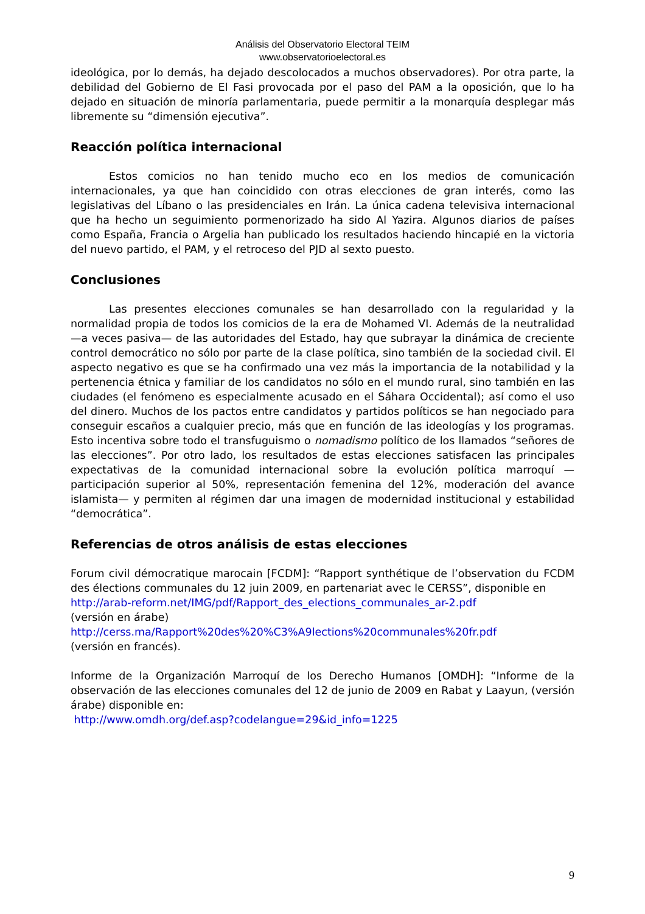Análisis del Observatorio Electoral TEIM
www.observatorioelectoral.es
ideológica, por lo demás, ha dejado descolocados a muchos observadores). Por otra parte, la debilidad del Gobierno de El Fasi provocada por el paso del PAM a la oposición, que lo ha dejado en situación de minoría parlamentaria, puede permitir a la monarquía desplegar más libremente su “dimensión ejecutiva”.
Reacción política internacional
Estos comicios no han tenido mucho eco en los medios de comunicación internacionales, ya que han coincidido con otras elecciones de gran interés, como las legislativas del Líbano o las presidenciales en Irán. La única cadena televisiva internacional que ha hecho un seguimiento pormenorizado ha sido Al Yazira. Algunos diarios de países como España, Francia o Argelia han publicado los resultados haciendo hincapié en la victoria del nuevo partido, el PAM, y el retroceso del PJD al sexto puesto.
Conclusiones
Las presentes elecciones comunales se han desarrollado con la regularidad y la normalidad propia de todos los comicios de la era de Mohamed VI. Además de la neutralidad —a veces pasiva— de las autoridades del Estado, hay que subrayar la dinámica de creciente control democrático no sólo por parte de la clase política, sino también de la sociedad civil. El aspecto negativo es que se ha confirmado una vez más la importancia de la notabilidad y la pertenencia étnica y familiar de los candidatos no sólo en el mundo rural, sino también en las ciudades (el fenómeno es especialmente acusado en el Sáhara Occidental); así como el uso del dinero. Muchos de los pactos entre candidatos y partidos políticos se han negociado para conseguir escaños a cualquier precio, más que en función de las ideologías y los programas. Esto incentiva sobre todo el transfuguismo o nomadismo político de los llamados “señores de las elecciones”. Por otro lado, los resultados de estas elecciones satisfacen las principales expectativas de la comunidad internacional sobre la evolución política marroquí —participación superior al 50%, representación femenina del 12%, moderación del avance islamista— y permiten al régimen dar una imagen de modernidad institucional y estabilidad “democrática”.
Referencias de otros análisis de estas elecciones
Forum civil démocratique marocain [FCDM]: “Rapport synthétique de l’observation du FCDM des élections communales du 12 juin 2009, en partenariat avec le CERSS”, disponible en
http://arab-reform.net/IMG/pdf/Rapport_des_elections_communales_ar-2.pdf
(versión en árabe)
http://cerss.ma/Rapport%20des%20%C3%A9lections%20communales%20fr.pdf
(versión en francés).
Informe de la Organización Marroquí de los Derecho Humanos [OMDH]: “Informe de la observación de las elecciones comunales del 12 de junio de 2009 en Rabat y Laayun, (versión árabe) disponible en:
http://www.omdh.org/def.asp?codelangue=29&id_info=1225
9